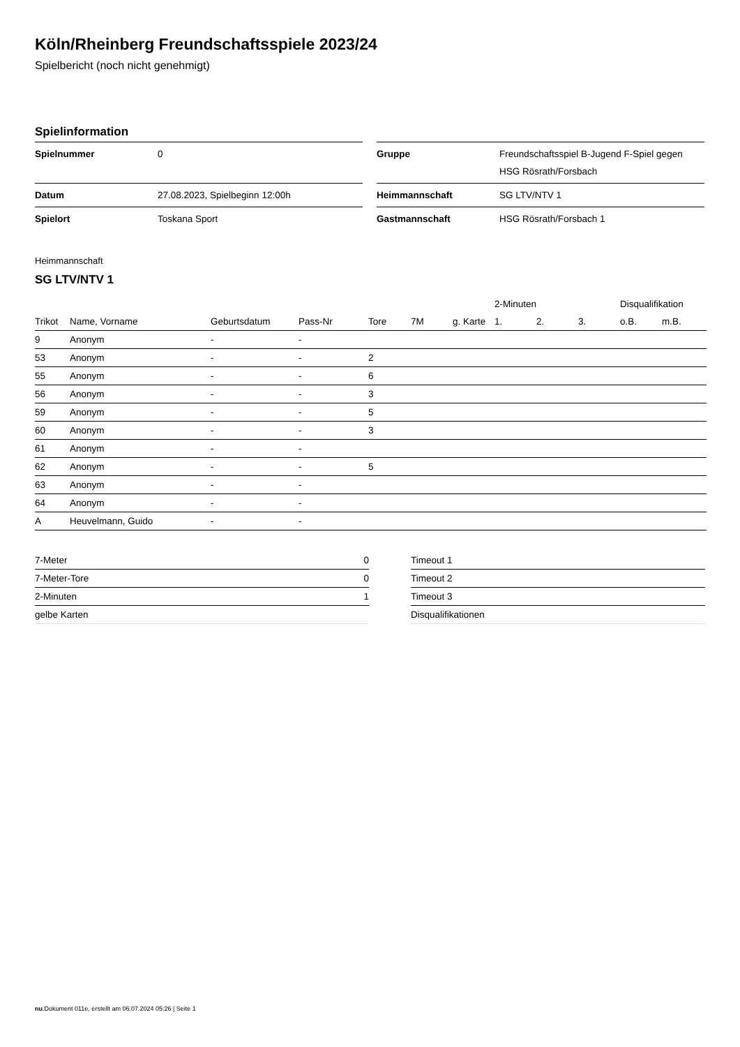Köln/Rheinberg Freundschaftsspiele 2023/24
Spielbericht (noch nicht genehmigt)
Spielinformation
| Spielnummer | 0 |
| Datum | 27.08.2023, Spielbeginn 12:00h |
| Spielort | Toskana Sport |
| Gruppe | Freundschaftsspiel B-Jugend F-Spiel gegen HSG Rösrath/Forsbach |
| Heimmannschaft | SG LTV/NTV 1 |
| Gastmannschaft | HSG Rösrath/Forsbach 1 |
Heimmannschaft
SG LTV/NTV 1
| | | | | | | | 2-Minuten | | | Disqualifikation | |
| --- | --- | --- | --- | --- | --- | --- | --- | --- | --- | --- | --- |
| Trikot | Name, Vorname | Geburtsdatum | Pass-Nr | Tore | 7M | g. Karte | 1. | 2. | 3. | o.B. | m.B. |
| 9 | Anonym | - | - | | | | | | | | |
| 53 | Anonym | - | - | 2 | | | | | | | |
| 55 | Anonym | - | - | 6 | | | | | | | |
| 56 | Anonym | - | - | 3 | | | | | | | |
| 59 | Anonym | - | - | 5 | | | | | | | |
| 60 | Anonym | - | - | 3 | | | | | | | |
| 61 | Anonym | - | - | | | | | | | | |
| 62 | Anonym | - | - | 5 | | | | | | | |
| 63 | Anonym | - | - | | | | | | | | |
| 64 | Anonym | - | - | | | | | | | | |
| A | Heuvelmann, Guido | - | - | | | | | | | | |
| 7-Meter | 0 |
| 7-Meter-Tore | 0 |
| 2-Minuten | 1 |
| gelbe Karten | |
| Timeout 1 |
| Timeout 2 |
| Timeout 3 |
| Disqualifikationen |
nu.Dokument 011e, erstellt am 06.07.2024 05:26 | Seite 1